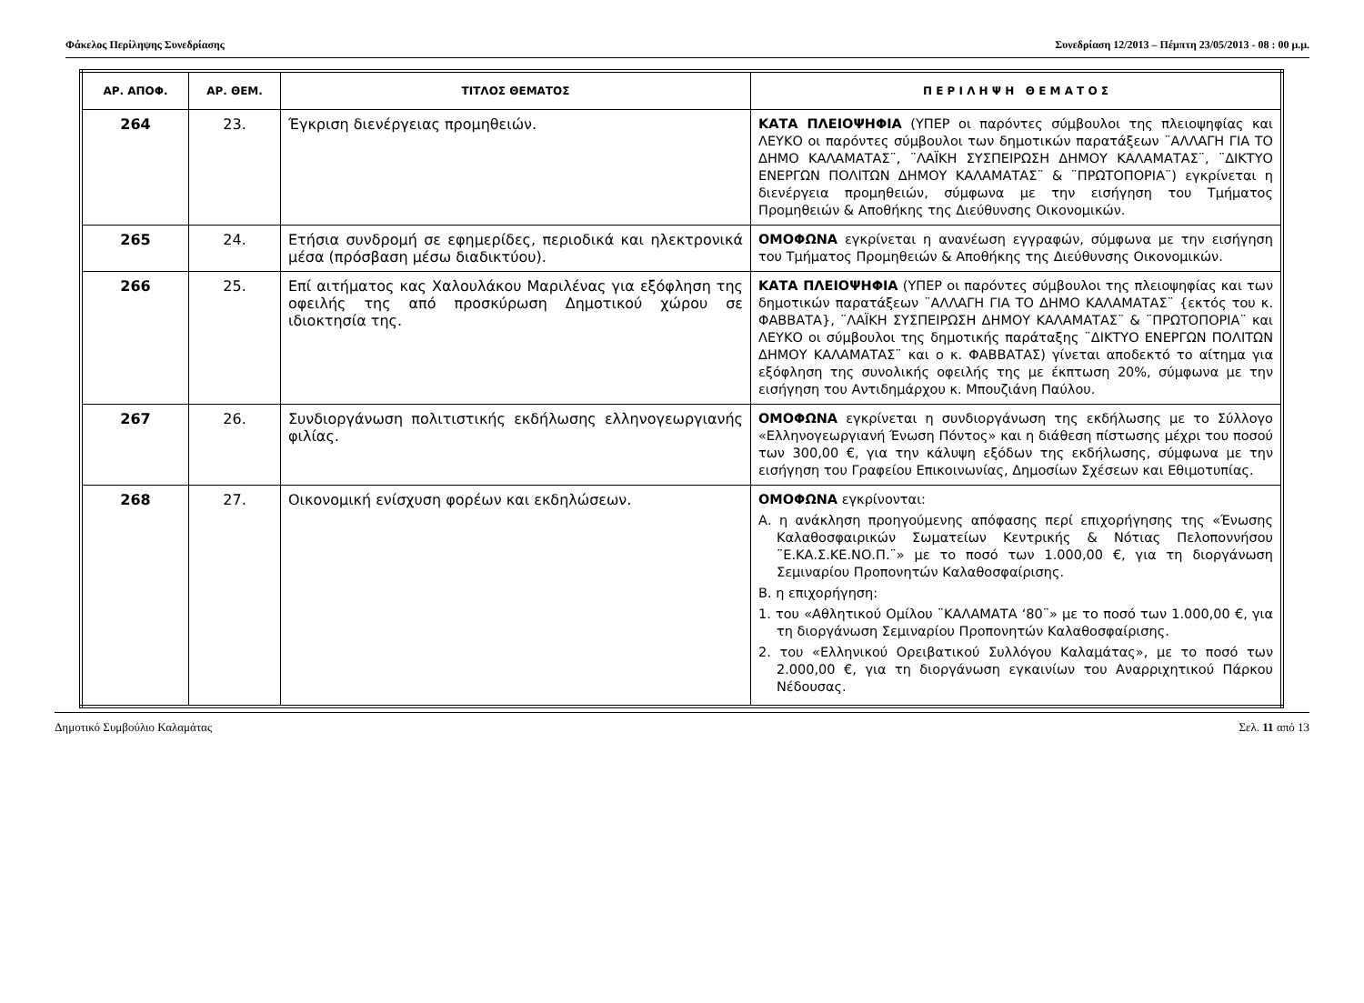Φάκελος Περίληψης Συνεδρίασης Συνεδρίαση 12/2013 – Πέμπτη 23/05/2013 - 08 : 00 μ.μ.
| ΑΡ. ΑΠΟΦ. | ΑΡ. ΘΕΜ. | ΤΙΤΛΟΣ ΘΕΜΑΤΟΣ | Π Ε Ρ Ι Λ Η Ψ Η Θ Ε Μ Α Τ Ο Σ |
| --- | --- | --- | --- |
| 264 | 23. | Έγκριση διενέργειας προμηθειών. | ΚΑΤΑ ΠΛΕΙΟΨΗΦΙΑ (ΥΠΕΡ οι παρόντες σύμβουλοι της πλειοψηφίας και ΛΕΥΚΟ οι παρόντες σύμβουλοι των δημοτικών παρατάξεων ¨ΑΛΛΑΓΗ ΓΙΑ ΤΟ ΔΗΜΟ ΚΑΛΑΜΑΤΑΣ¨, ¨ΛΑΪΚΗ ΣΥΣΠΕΙΡΩΣΗ ΔΗΜΟΥ ΚΑΛΑΜΑΤΑΣ¨, ¨ΔΙΚΤΥΟ ΕΝΕΡΓΩΝ ΠΟΛΙΤΩΝ ΔΗΜΟΥ ΚΑΛΑΜΑΤΑΣ¨ & ¨ΠΡΩΤΟΠΟΡΙΑ¨) εγκρίνεται η διενέργεια προμηθειών, σύμφωνα με την εισήγηση του Τμήματος Προμηθειών & Αποθήκης της Διεύθυνσης Οικονομικών. |
| 265 | 24. | Ετήσια συνδρομή σε εφημερίδες, περιοδικά και ηλεκτρονικά μέσα (πρόσβαση μέσω διαδικτύου). | ΟΜΟΦΩΝΑ εγκρίνεται η ανανέωση εγγραφών, σύμφωνα με την εισήγηση του Τμήματος Προμηθειών & Αποθήκης της Διεύθυνσης Οικονομικών. |
| 266 | 25. | Επί αιτήματος κας Χαλουλάκου Μαριλένας για εξόφληση της οφειλής της από προσκύρωση Δημοτικού χώρου σε ιδιοκτησία της. | ΚΑΤΑ ΠΛΕΙΟΨΗΦΙΑ (ΥΠΕΡ οι παρόντες σύμβουλοι της πλειοψηφίας και των δημοτικών παρατάξεων ¨ΑΛΛΑΓΗ ΓΙΑ ΤΟ ΔΗΜΟ ΚΑΛΑΜΑΤΑΣ¨ {εκτός του κ. ΦΑΒΒΑΤΑ}, ¨ΛΑΪΚΗ ΣΥΣΠΕΙΡΩΣΗ ΔΗΜΟΥ ΚΑΛΑΜΑΤΑΣ¨ & ¨ΠΡΩΤΟΠΟΡΙΑ¨ και ΛΕΥΚΟ οι σύμβουλοι της δημοτικής παράταξης ¨ΔΙΚΤΥΟ ΕΝΕΡΓΩΝ ΠΟΛΙΤΩΝ ΔΗΜΟΥ ΚΑΛΑΜΑΤΑΣ¨ και ο κ. ΦΑΒΒΑΤΑΣ) γίνεται αποδεκτό το αίτημα για εξόφληση της συνολικής οφειλής της με έκπτωση 20%, σύμφωνα με την εισήγηση του Αντιδημάρχου κ. Μπουζιάνη Παύλου. |
| 267 | 26. | Συνδιοργάνωση πολιτιστικής εκδήλωσης ελληνογεωργιανής φιλίας. | ΟΜΟΦΩΝΑ εγκρίνεται η συνδιοργάνωση της εκδήλωσης με το Σύλλογο «Ελληνογεωργιανή Ένωση Πόντος» και η διάθεση πίστωσης μέχρι του ποσού των 300,00 €, για την κάλυψη εξόδων της εκδήλωσης, σύμφωνα με την εισήγηση του Γραφείου Επικοινωνίας, Δημοσίων Σχέσεων και Εθιμοτυπίας. |
| 268 | 27. | Οικονομική ενίσχυση φορέων και εκδηλώσεων. | ΟΜΟΦΩΝΑ εγκρίνονται: Α. η ανάκληση προηγούμενης απόφασης περί επιχορήγησης της «Ένωσης Καλαθοσφαιρικών Σωματείων Κεντρικής & Νότιας Πελοποννήσου ¨Ε.ΚΑ.Σ.ΚΕ.ΝΟ.Π.¨» με το ποσό των 1.000,00 €, για τη διοργάνωση Σεμιναρίου Προπονητών Καλαθοσφαίρισης. Β. η επιχορήγηση: 1. του «Αθλητικού Ομίλου ¨ΚΑΛΑΜΑΤΑ ‘80¨» με το ποσό των 1.000,00 €, για τη διοργάνωση Σεμιναρίου Προπονητών Καλαθοσφαίρισης. 2. του «Ελληνικού Ορειβατικού Συλλόγου Καλαμάτας», με το ποσό των 2.000,00 €, για τη διοργάνωση εγκαινίων του Αναρριχητικού Πάρκου Νέδουσας. |
Δημοτικό Συμβούλιο Καλαμάτας Σελ. 11 από 13